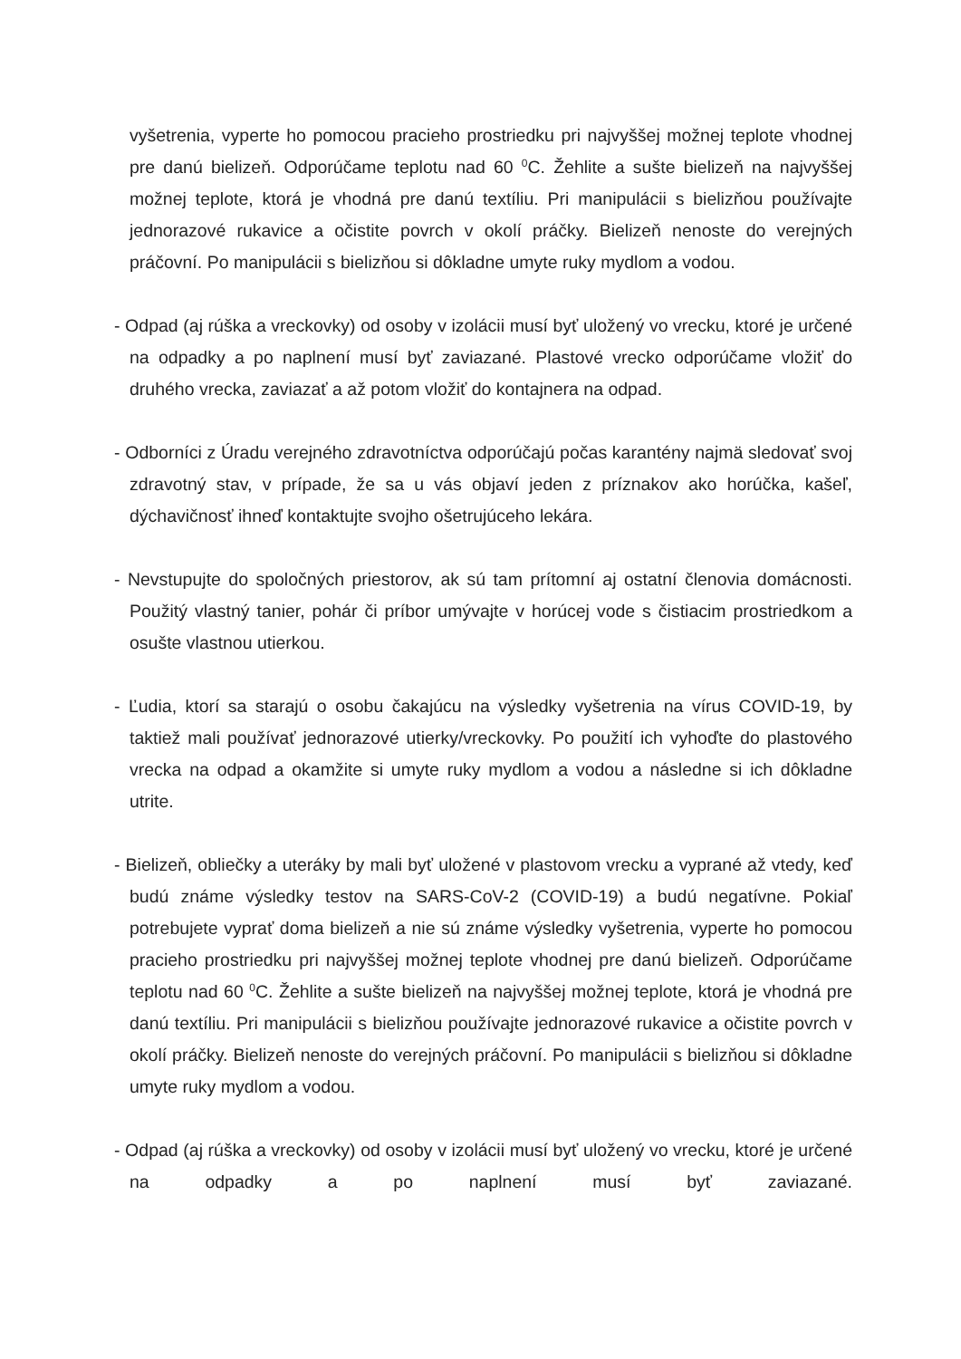vyšetrenia, vyperte ho pomocou pracieho prostriedku pri najvyššej možnej teplote vhodnej pre danú bielizeň. Odporúčame teplotu nad 60 <sup>0</sup>C. Žehlite a sušte bielizeň na najvyššej možnej teplote, ktorá je vhodná pre danú textíliu. Pri manipulácii s bielizňou používajte jednorazové rukavice a očistite povrch v okolí práčky. Bielizeň nenoste do verejných práčovní. Po manipulácii s bielizňou si dôkladne umyte ruky mydlom a vodou.
- Odpad (aj rúška a vreckovky) od osoby v izolácii musí byť uložený vo vrecku, ktoré je určené na odpadky a po naplnení musí byť zaviazané. Plastové vrecko odporúčame vložiť do druhého vrecka, zaviazať a až potom vložiť do kontajnera na odpad.
- Odborníci z Úradu verejného zdravotníctva odporúčajú počas karantény najmä sledovať svoj zdravotný stav, v prípade, že sa u vás objaví jeden z príznakov ako horúčka, kašeľ, dýchavičnosť ihneď kontaktujte svojho ošetrujúceho lekára.
- Nevstupujte do spoločných priestorov, ak sú tam prítomní aj ostatní členovia domácnosti. Použitý vlastný tanier, pohár či príbor umývajte v horúcej vode s čistiacim prostriedkom a osušte vlastnou utierkou.
- Ľudia, ktorí sa starajú o osobu čakajúcu na výsledky vyšetrenia na vírus COVID-19, by taktiež mali používať jednorazové utierky/vreckovky. Po použití ich vyhoďte do plastového vrecka na odpad a okamžite si umyte ruky mydlom a vodou a následne si ich dôkladne utrite.
- Bielizeň, obliečky a uteráky by mali byť uložené v plastovom vrecku a vyprané až vtedy, keď budú známe výsledky testov na SARS-CoV-2 (COVID-19) a budú negatívne. Pokiaľ potrebujete vyprať doma bielizeň a nie sú známe výsledky vyšetrenia, vyperte ho pomocou pracieho prostriedku pri najvyššej možnej teplote vhodnej pre danú bielizeň. Odporúčame teplotu nad 60 <sup>0</sup>C. Žehlite a sušte bielizeň na najvyššej možnej teplote, ktorá je vhodná pre danú textíliu. Pri manipulácii s bielizňou používajte jednorazové rukavice a očistite povrch v okolí práčky. Bielizeň nenoste do verejných práčovní. Po manipulácii s bielizňou si dôkladne umyte ruky mydlom a vodou.
- Odpad (aj rúška a vreckovky) od osoby v izolácii musí byť uložený vo vrecku, ktoré je určené na odpadky a po naplnení musí byť zaviazané.